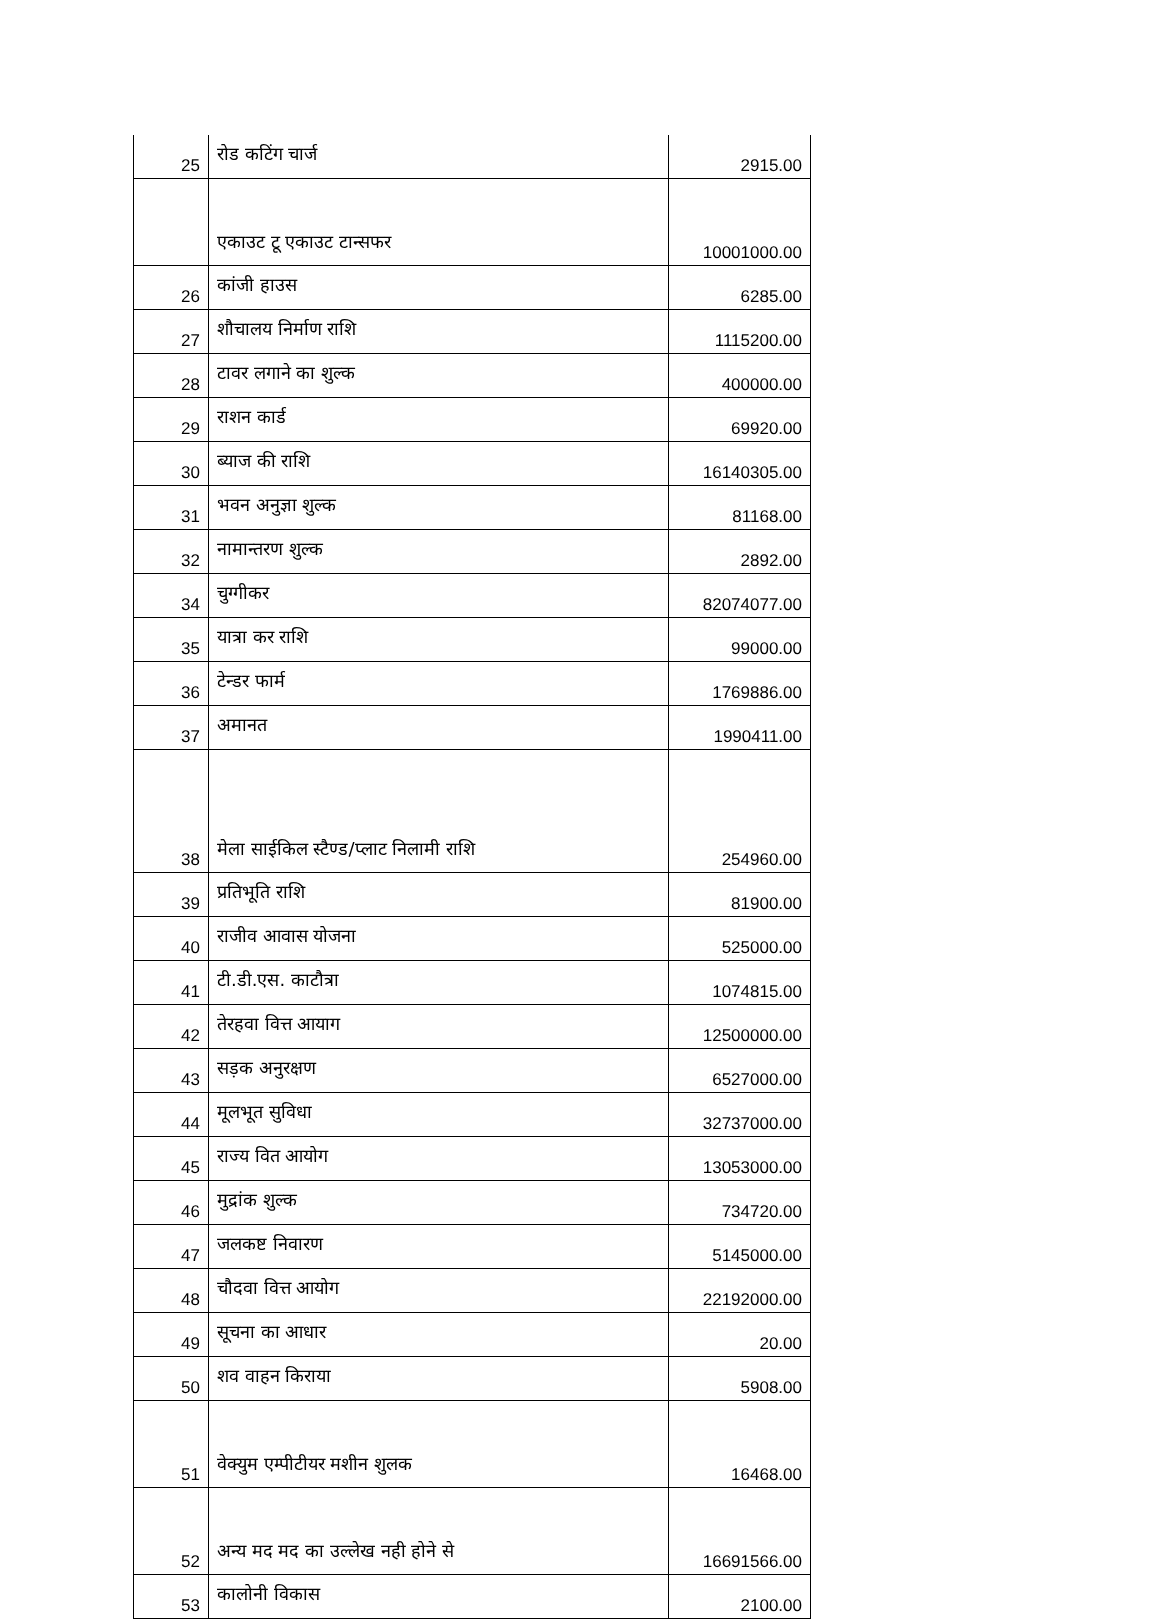| 25 | रोड कटिंग चार्ज | 2915.00 |
| | एकाउट टू एकाउट टान्सफर | 10001000.00 |
| 26 | कांजी हाउस | 6285.00 |
| 27 | शौचालय निर्माण राशि | 1115200.00 |
| 28 | टावर लगाने का शुल्क | 400000.00 |
| 29 | राशन कार्ड | 69920.00 |
| 30 | ब्याज की राशि | 16140305.00 |
| 31 | भवन अनुज्ञा शुल्क | 81168.00 |
| 32 | नामान्तरण शुल्क | 2892.00 |
| 34 | चुग्गीकर | 82074077.00 |
| 35 | यात्रा कर राशि | 99000.00 |
| 36 | टेन्डर फार्म | 1769886.00 |
| 37 | अमानत | 1990411.00 |
| 38 | मेला साईकिल स्टैण्ड/प्लाट निलामी राशि | 254960.00 |
| 39 | प्रतिभूति राशि | 81900.00 |
| 40 | राजीव आवास योजना | 525000.00 |
| 41 | टी.डी.एस. काटौत्रा | 1074815.00 |
| 42 | तेरहवा वित्त आयाग | 12500000.00 |
| 43 | सड़क अनुरक्षण | 6527000.00 |
| 44 | मूलभूत सुविधा | 32737000.00 |
| 45 | राज्य वित आयोग | 13053000.00 |
| 46 | मुद्रांक शुल्क | 734720.00 |
| 47 | जलकष्ट निवारण | 5145000.00 |
| 48 | चौदवा वित्त आयोग | 22192000.00 |
| 49 | सूचना का आधार | 20.00 |
| 50 | शव वाहन किराया | 5908.00 |
| 51 | वेक्युम एम्पीटीयर मशीन शुलक | 16468.00 |
| 52 | अन्य मद मद का उल्लेख नही होने से | 16691566.00 |
| 53 | कालोनी विकास | 2100.00 |